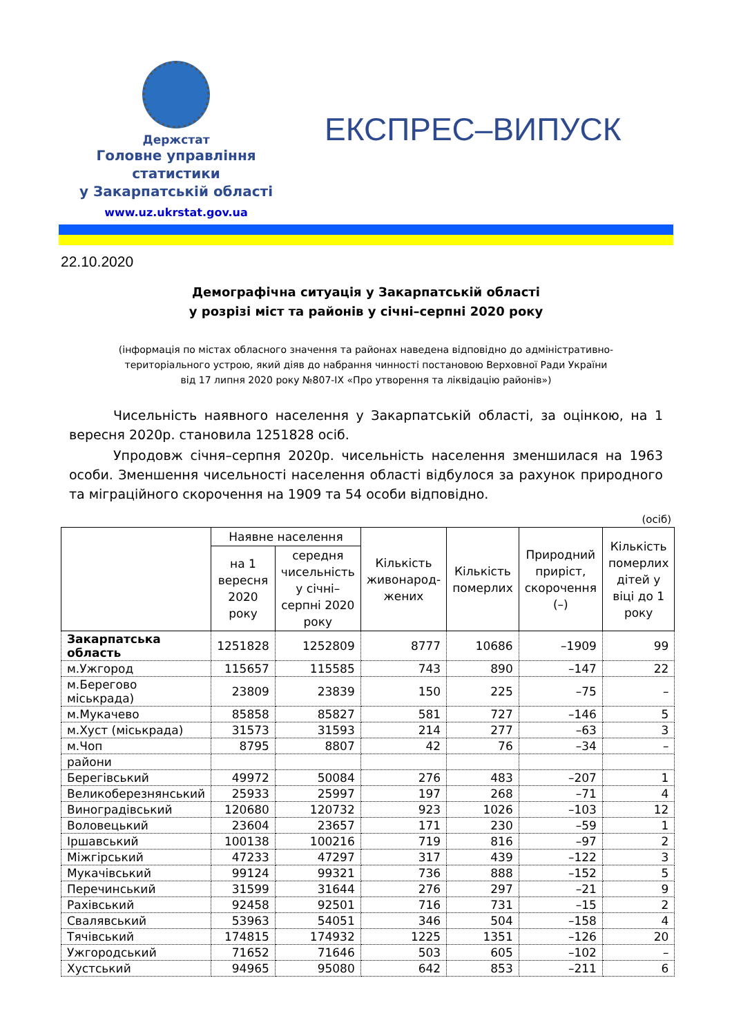Держстат
Головне управління
статистики
у Закарпатській області
www.uz.ukrstat.gov.ua
ЕКСПРЕС–ВИПУСК
22.10.2020
Демографічна ситуація у Закарпатській області
у розрізі міст та районів у січні–серпні 2020 року
(інформація по містах обласного значення та районах наведена відповідно до адміністративно-
територіального устрою, який діяв до набрання чинності постановою Верховної Ради України
від 17 липня 2020 року №807-IX «Про утворення та ліквідацію районів»)
Чисельність наявного населення у Закарпатській області, за оцінкою, на 1 вересня 2020р. становила 1251828 осіб.
Упродовж січня–серпня 2020р. чисельність населення зменшилася на 1963 особи. Зменшення чисельності населення області відбулося за рахунок природного та міграційного скорочення на 1909 та 54 особи відповідно.
(осіб)
| | Наявне населення | | Кількість живонарод-жених | Кількість померлих | Природний приріст, скорочення (–) | Кількість померлих дітей у віці до 1 року |
| --- | --- | --- | --- | --- | --- | --- |
| | на 1 вересня 2020 року | середня чисельність у січні–серпні 2020 року | | | | |
| Закарпатська область | 1251828 | 1252809 | 8777 | 10686 | –1909 | 99 |
| м.Ужгород | 115657 | 115585 | 743 | 890 | –147 | 22 |
| м.Берегово міськрада) | 23809 | 23839 | 150 | 225 | –75 | – |
| м.Мукачево | 85858 | 85827 | 581 | 727 | –146 | 5 |
| м.Хуст (міськрада) | 31573 | 31593 | 214 | 277 | –63 | 3 |
| м.Чоп | 8795 | 8807 | 42 | 76 | –34 | – |
| райони | | | | | | |
| Берегівський | 49972 | 50084 | 276 | 483 | –207 | 1 |
| Великоберезнянський | 25933 | 25997 | 197 | 268 | –71 | 4 |
| Виноградівський | 120680 | 120732 | 923 | 1026 | –103 | 12 |
| Воловецький | 23604 | 23657 | 171 | 230 | –59 | 1 |
| Іршавський | 100138 | 100216 | 719 | 816 | –97 | 2 |
| Міжгірський | 47233 | 47297 | 317 | 439 | –122 | 3 |
| Мукачівський | 99124 | 99321 | 736 | 888 | –152 | 5 |
| Перечинський | 31599 | 31644 | 276 | 297 | –21 | 9 |
| Рахівський | 92458 | 92501 | 716 | 731 | –15 | 2 |
| Свалявський | 53963 | 54051 | 346 | 504 | –158 | 4 |
| Тячівський | 174815 | 174932 | 1225 | 1351 | –126 | 20 |
| Ужгородський | 71652 | 71646 | 503 | 605 | –102 | – |
| Хустський | 94965 | 95080 | 642 | 853 | –211 | 6 |